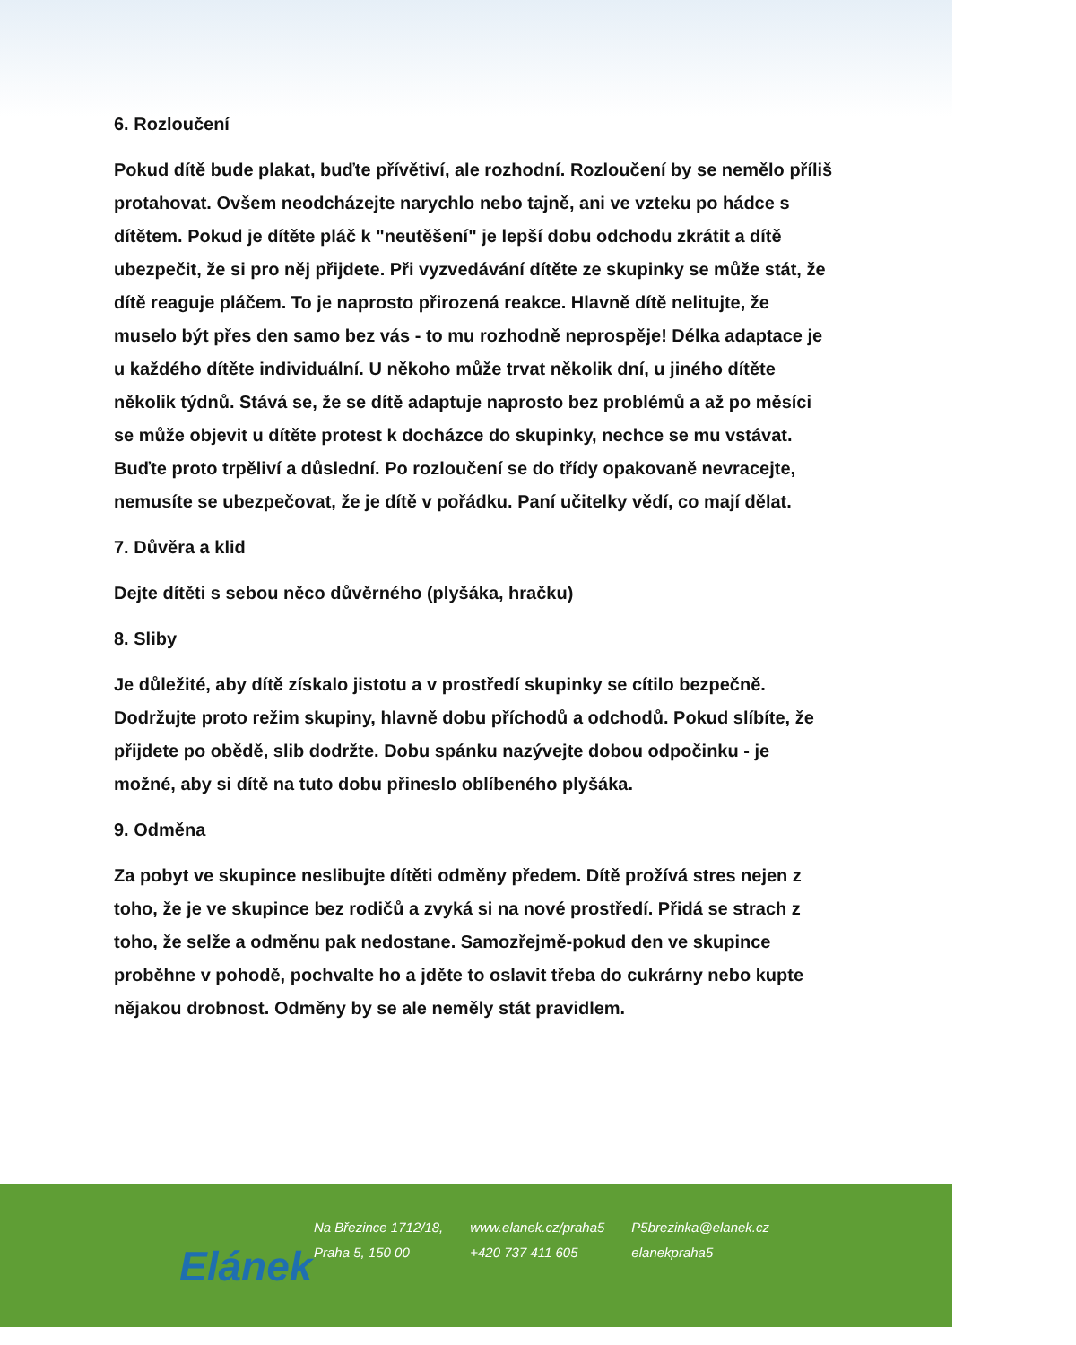6. Rozloučení
Pokud dítě bude plakat, buďte přívětiví, ale rozhodní. Rozloučení by se nemělo příliš protahovat. Ovšem neodcházejte narychlo nebo tajně, ani ve vzteku po hádce s dítětem. Pokud je dítěte pláč k "neutěšení" je lepší dobu odchodu zkrátit a dítě ubezpečit, že si pro něj přijdete. Při vyzvedávání dítěte ze skupinky se může stát, že dítě reaguje pláčem. To je naprosto přirozená reakce. Hlavně dítě nelitujte, že muselo být přes den samo bez vás - to mu rozhodně neprospěje! Délka adaptace je u každého dítěte individuální. U někoho může trvat několik dní, u jiného dítěte několik týdnů. Stává se, že se dítě adaptuje naprosto bez problémů a až po měsíci se může objevit u dítěte protest k docházce do skupinky, nechce se mu vstávat. Buďte proto trpěliví a důslední. Po rozloučení se do třídy opakovaně nevracejte, nemusíte se ubezpečovat, že je dítě v pořádku. Paní učitelky vědí, co mají dělat.
7. Důvěra a klid
Dejte dítěti s sebou něco důvěrného (plyšáka, hračku)
8. Sliby
Je důležité, aby dítě získalo jistotu a v prostředí skupinky se cítilo bezpečně. Dodržujte proto režim skupiny, hlavně dobu příchodů a odchodů. Pokud slíbíte, že přijdete po obědě, slib dodržte. Dobu spánku nazývejte dobou odpočinku - je možné, aby si dítě na tuto dobu přineslo oblíbeného plyšáka.
9. Odměna
Za pobyt ve skupince neslibujte dítěti odměny předem. Dítě prožívá stres nejen z toho, že je ve skupince bez rodičů a zvyká si na nové prostředí. Přidá se strach z toho, že selže a odměnu pak nedostane. Samozřejmě-pokud den ve skupince proběhne v pohodě, pochvalte ho a jděte to oslavit třeba do cukrárny nebo kupte nějakou drobnost. Odměny by se ale neměly stát pravidlem.
Elánek
Na Březince 1712/18,
Praha 5, 150 00
www.elanek.cz/praha5
+420 737 411 605
P5brezinka@elanek.cz
elanekpraha5